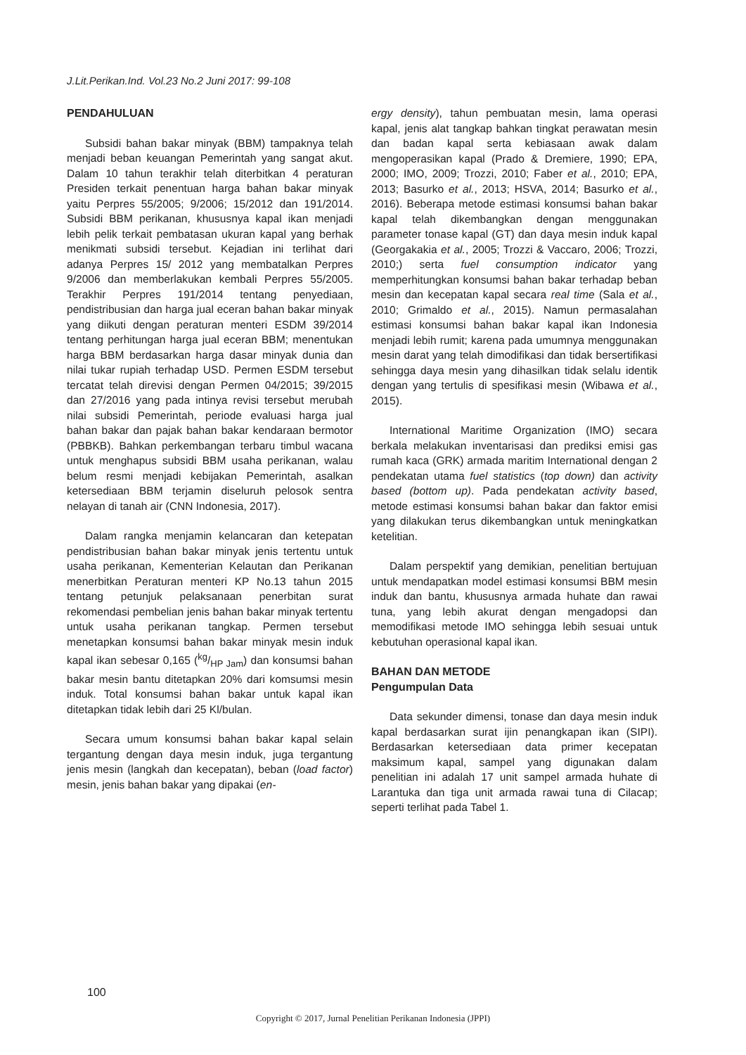J.Lit.Perikan.Ind. Vol.23 No.2 Juni 2017: 99-108
PENDAHULUAN
Subsidi bahan bakar minyak (BBM) tampaknya telah menjadi beban keuangan Pemerintah yang sangat akut. Dalam 10 tahun terakhir telah diterbitkan 4 peraturan Presiden terkait penentuan harga bahan bakar minyak yaitu Perpres 55/2005; 9/2006; 15/2012 dan 191/2014. Subsidi BBM perikanan, khususnya kapal ikan menjadi lebih pelik terkait pembatasan ukuran kapal yang berhak menikmati subsidi tersebut. Kejadian ini terlihat dari adanya Perpres 15/ 2012 yang membatalkan Perpres 9/2006 dan memberlakukan kembali Perpres 55/2005. Terakhir Perpres 191/2014 tentang penyediaan, pendistribusian dan harga jual eceran bahan bakar minyak yang diikuti dengan peraturan menteri ESDM 39/2014 tentang perhitungan harga jual eceran BBM; menentukan harga BBM berdasarkan harga dasar minyak dunia dan nilai tukar rupiah terhadap USD. Permen ESDM tersebut tercatat telah direvisi dengan Permen 04/2015; 39/2015 dan 27/2016 yang pada intinya revisi tersebut merubah nilai subsidi Pemerintah, periode evaluasi harga jual bahan bakar dan pajak bahan bakar kendaraan bermotor (PBBKB). Bahkan perkembangan terbaru timbul wacana untuk menghapus subsidi BBM usaha perikanan, walau belum resmi menjadi kebijakan Pemerintah, asalkan ketersediaan BBM terjamin diseluruh pelosok sentra nelayan di tanah air (CNN Indonesia, 2017).
Dalam rangka menjamin kelancaran dan ketepatan pendistribusian bahan bakar minyak jenis tertentu untuk usaha perikanan, Kementerian Kelautan dan Perikanan menerbitkan Peraturan menteri KP No.13 tahun 2015 tentang petunjuk pelaksanaan penerbitan surat rekomendasi pembelian jenis bahan bakar minyak tertentu untuk usaha perikanan tangkap. Permen tersebut menetapkan konsumsi bahan bakar minyak mesin induk kapal ikan sebesar 0,165 (kg/HP Jam) dan konsumsi bahan bakar mesin bantu ditetapkan 20% dari komsumsi mesin induk. Total konsumsi bahan bakar untuk kapal ikan ditetapkan tidak lebih dari 25 Kl/bulan.
Secara umum konsumsi bahan bakar kapal selain tergantung dengan daya mesin induk, juga tergantung jenis mesin (langkah dan kecepatan), beban (load factor) mesin, jenis bahan bakar yang dipakai (en-
ergy density), tahun pembuatan mesin, lama operasi kapal, jenis alat tangkap bahkan tingkat perawatan mesin dan badan kapal serta kebiasaan awak dalam mengoperasikan kapal (Prado & Dremiere, 1990; EPA, 2000; IMO, 2009; Trozzi, 2010; Faber et al., 2010; EPA, 2013; Basurko et al., 2013; HSVA, 2014; Basurko et al., 2016). Beberapa metode estimasi konsumsi bahan bakar kapal telah dikembangkan dengan menggunakan parameter tonase kapal (GT) dan daya mesin induk kapal (Georgakakia et al., 2005; Trozzi & Vaccaro, 2006; Trozzi, 2010;) serta fuel consumption indicator yang memperhitungkan konsumsi bahan bakar terhadap beban mesin dan kecepatan kapal secara real time (Sala et al., 2010; Grimaldo et al., 2015). Namun permasalahan estimasi konsumsi bahan bakar kapal ikan Indonesia menjadi lebih rumit; karena pada umumnya menggunakan mesin darat yang telah dimodifikasi dan tidak bersertifikasi sehingga daya mesin yang dihasilkan tidak selalu identik dengan yang tertulis di spesifikasi mesin (Wibawa et al., 2015).
International Maritime Organization (IMO) secara berkala melakukan inventarisasi dan prediksi emisi gas rumah kaca (GRK) armada maritim International dengan 2 pendekatan utama fuel statistics (top down) dan activity based (bottom up). Pada pendekatan activity based, metode estimasi konsumsi bahan bakar dan faktor emisi yang dilakukan terus dikembangkan untuk meningkatkan ketelitian.
Dalam perspektif yang demikian, penelitian bertujuan untuk mendapatkan model estimasi konsumsi BBM mesin induk dan bantu, khususnya armada huhate dan rawai tuna, yang lebih akurat dengan mengadopsi dan memodifikasi metode IMO sehingga lebih sesuai untuk kebutuhan operasional kapal ikan.
BAHAN DAN METODE
Pengumpulan Data
Data sekunder dimensi, tonase dan daya mesin induk kapal berdasarkan surat ijin penangkapan ikan (SIPI). Berdasarkan ketersediaan data primer kecepatan maksimum kapal, sampel yang digunakan dalam penelitian ini adalah 17 unit sampel armada huhate di Larantuka dan tiga unit armada rawai tuna di Cilacap; seperti terlihat pada Tabel 1.
100
Copyright © 2017, Jurnal Penelitian Perikanan Indonesia (JPPI)